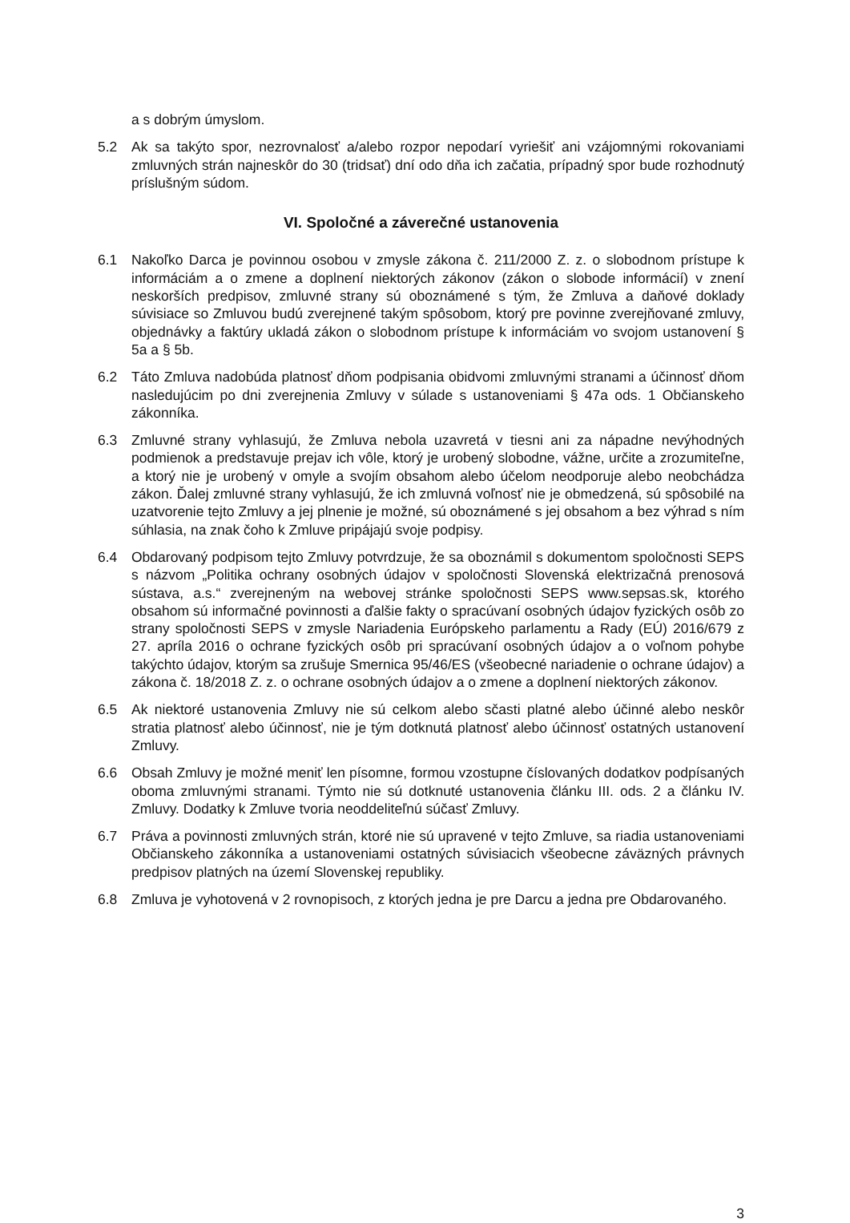a s dobrým úmyslom.
5.2 Ak sa takýto spor, nezrovnalosť a/alebo rozpor nepodarí vyriešiť ani vzájomnými rokovaniami zmluvných strán najneskôr do 30 (tridsať) dní odo dňa ich začatia, prípadný spor bude rozhodnutý príslušným súdom.
VI. Spoločné a záverečné ustanovenia
6.1 Nakoľko Darca je povinnou osobou v zmysle zákona č. 211/2000 Z. z. o slobodnom prístupe k informáciám a o zmene a doplnení niektorých zákonov (zákon o slobode informácií) v znení neskorších predpisov, zmluvné strany sú oboznámené s tým, že Zmluva a daňové doklady súvisiace so Zmluvou budú zverejnené takým spôsobom, ktorý pre povinne zverejňované zmluvy, objednávky a faktúry ukladá zákon o slobodnom prístupe k informáciám vo svojom ustanovení § 5a a § 5b.
6.2 Táto Zmluva nadobúda platnosť dňom podpisania obidvomi zmluvnými stranami a účinnosť dňom nasledujúcim po dni zverejnenia Zmluvy v súlade s ustanoveniami § 47a ods. 1 Občianskeho zákonníka.
6.3 Zmluvné strany vyhlasujú, že Zmluva nebola uzavretá v tiesni ani za nápadne nevýhodných podmienok a predstavuje prejav ich vôle, ktorý je urobený slobodne, vážne, určite a zrozumiteľne, a ktorý nie je urobený v omyle a svojím obsahom alebo účelom neodporuje alebo neobchádza zákon. Ďalej zmluvné strany vyhlasujú, že ich zmluvná voľnosť nie je obmedzená, sú spôsobilé na uzatvorenie tejto Zmluvy a jej plnenie je možné, sú oboznámené s jej obsahom a bez výhrad s ním súhlasia, na znak čoho k Zmluve pripájajú svoje podpisy.
6.4 Obdarovaný podpisom tejto Zmluvy potvrdzuje, že sa oboznámil s dokumentom spoločnosti SEPS s názvom „Politika ochrany osobných údajov v spoločnosti Slovenská elektrizačná prenosová sústava, a.s.“ zverejneným na webovej stránke spoločnosti SEPS www.sepsas.sk, ktorého obsahom sú informačné povinnosti a ďalšie fakty o spracúvaní osobných údajov fyzických osôb zo strany spoločnosti SEPS v zmysle Nariadenia Európskeho parlamentu a Rady (EÚ) 2016/679 z 27. apríla 2016 o ochrane fyzických osôb pri spracúvaní osobných údajov a o voľnom pohybe takýchto údajov, ktorým sa zrušuje Smernica 95/46/ES (všeobecné nariadenie o ochrane údajov) a zákona č. 18/2018 Z. z. o ochrane osobných údajov a o zmene a doplnení niektorých zákonov.
6.5 Ak niektoré ustanovenia Zmluvy nie sú celkom alebo sčasti platné alebo účinné alebo neskôr stratia platnosť alebo účinnosť, nie je tým dotknutá platnosť alebo účinnosť ostatných ustanovení Zmluvy.
6.6 Obsah Zmluvy je možné meniť len písomne, formou vzostupne číslovaných dodatkov podpísaných oboma zmluvnými stranami. Týmto nie sú dotknuté ustanovenia článku III. ods. 2 a článku IV. Zmluvy. Dodatky k Zmluve tvoria neoddeliteľnú súčasť Zmluvy.
6.7 Práva a povinnosti zmluvných strán, ktoré nie sú upravené v tejto Zmluve, sa riadia ustanoveniami Občianskeho zákonníka a ustanoveniami ostatných súvisiacich všeobecne záväzných právnych predpisov platných na území Slovenskej republiky.
6.8 Zmluva je vyhotovená v 2 rovnopisoch, z ktorých jedna je pre Darcu a jedna pre Obdarovaného.
3